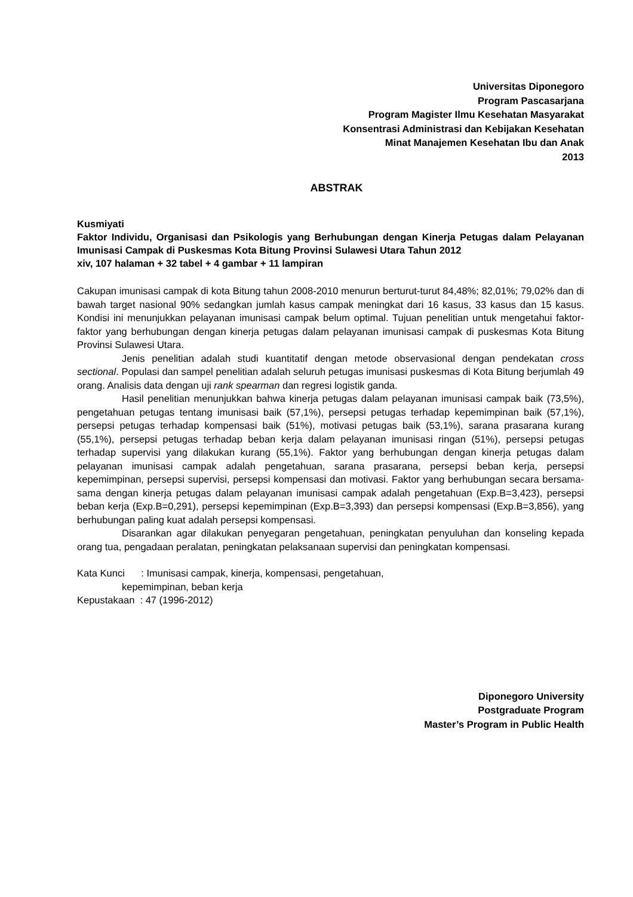Universitas Diponegoro
Program Pascasarjana
Program Magister Ilmu Kesehatan Masyarakat
Konsentrasi Administrasi dan Kebijakan Kesehatan
Minat Manajemen Kesehatan Ibu dan Anak
2013
ABSTRAK
Kusmiyati
Faktor Individu, Organisasi dan Psikologis yang Berhubungan dengan Kinerja Petugas dalam Pelayanan Imunisasi Campak di Puskesmas Kota Bitung Provinsi Sulawesi Utara Tahun 2012
xiv, 107 halaman + 32 tabel + 4 gambar + 11 lampiran
Cakupan imunisasi campak di kota Bitung tahun 2008-2010 menurun berturut-turut 84,48%; 82,01%; 79,02% dan di bawah target nasional 90% sedangkan jumlah kasus campak meningkat dari 16 kasus, 33 kasus dan 15 kasus. Kondisi ini menunjukkan pelayanan imunisasi campak belum optimal. Tujuan penelitian untuk mengetahui faktor-faktor yang berhubungan dengan kinerja petugas dalam pelayanan imunisasi campak di puskesmas Kota Bitung Provinsi Sulawesi Utara.
Jenis penelitian adalah studi kuantitatif dengan metode observasional dengan pendekatan cross sectional. Populasi dan sampel penelitian adalah seluruh petugas imunisasi puskesmas di Kota Bitung berjumlah 49 orang. Analisis data dengan uji rank spearman dan regresi logistik ganda.
Hasil penelitian menunjukkan bahwa kinerja petugas dalam pelayanan imunisasi campak baik (73,5%), pengetahuan petugas tentang imunisasi baik (57,1%), persepsi petugas terhadap kepemimpinan baik (57,1%), persepsi petugas terhadap kompensasi baik (51%), motivasi petugas baik (53,1%), sarana prasarana kurang (55,1%), persepsi petugas terhadap beban kerja dalam pelayanan imunisasi ringan (51%), persepsi petugas terhadap supervisi yang dilakukan kurang (55,1%). Faktor yang berhubungan dengan kinerja petugas dalam pelayanan imunisasi campak adalah pengetahuan, sarana prasarana, persepsi beban kerja, persepsi kepemimpinan, persepsi supervisi, persepsi kompensasi dan motivasi. Faktor yang berhubungan secara bersama-sama dengan kinerja petugas dalam pelayanan imunisasi campak adalah pengetahuan (Exp.B=3,423), persepsi beban kerja (Exp.B=0,291), persepsi kepemimpinan (Exp.B=3,393) dan persepsi kompensasi (Exp.B=3,856), yang berhubungan paling kuat adalah persepsi kompensasi.
Disarankan agar dilakukan penyegaran pengetahuan, peningkatan penyuluhan dan konseling kepada orang tua, pengadaan peralatan, peningkatan pelaksanaan supervisi dan peningkatan kompensasi.
Kata Kunci : Imunisasi campak, kinerja, kompensasi, pengetahuan,
kepemimpinan, beban kerja
Kepustakaan : 47 (1996-2012)
Diponegoro University
Postgraduate Program
Master’s Program in Public Health